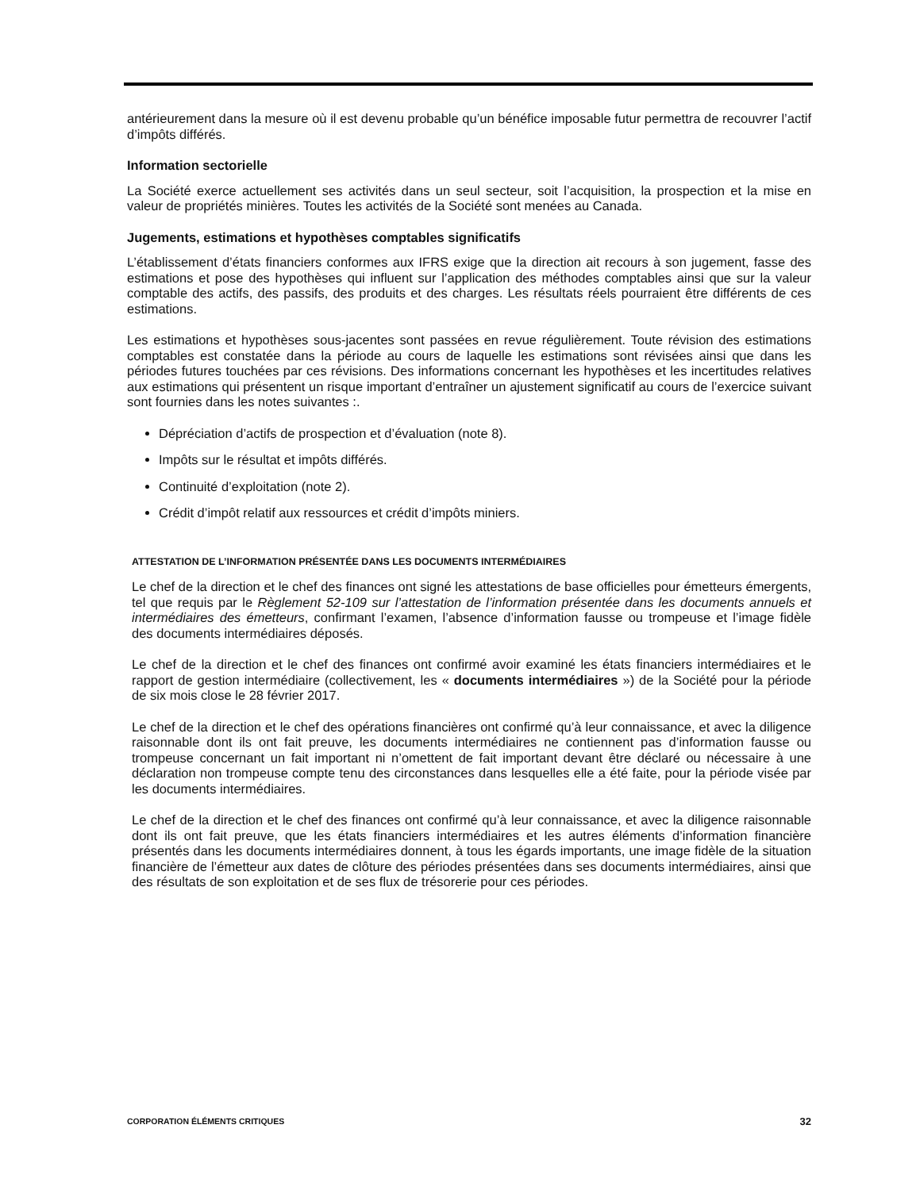antérieurement dans la mesure où il est devenu probable qu’un bénéfice imposable futur permettra de recouvrer l’actif d’impôts différés.
Information sectorielle
La Société exerce actuellement ses activités dans un seul secteur, soit l’acquisition, la prospection et la mise en valeur de propriétés minières. Toutes les activités de la Société sont menées au Canada.
Jugements, estimations et hypothèses comptables significatifs
L’établissement d’états financiers conformes aux IFRS exige que la direction ait recours à son jugement, fasse des estimations et pose des hypothèses qui influent sur l’application des méthodes comptables ainsi que sur la valeur comptable des actifs, des passifs, des produits et des charges. Les résultats réels pourraient être différents de ces estimations.
Les estimations et hypothèses sous-jacentes sont passées en revue régulièrement. Toute révision des estimations comptables est constatée dans la période au cours de laquelle les estimations sont révisées ainsi que dans les périodes futures touchées par ces révisions. Des informations concernant les hypothèses et les incertitudes relatives aux estimations qui présentent un risque important d’entraîner un ajustement significatif au cours de l’exercice suivant sont fournies dans les notes suivantes :.
Dépréciation d’actifs de prospection et d’évaluation (note 8).
Impôts sur le résultat et impôts différés.
Continuité d’exploitation (note 2).
Crédit d’impôt relatif aux ressources et crédit d’impôts miniers.
ATTESTATION DE L’INFORMATION PRÉSENTÉE DANS LES DOCUMENTS INTERMÉDIAIRES
Le chef de la direction et le chef des finances ont signé les attestations de base officielles pour émetteurs émergents, tel que requis par le Règlement 52-109 sur l’attestation de l’information présentée dans les documents annuels et intermédiaires des émetteurs, confirmant l’examen, l’absence d’information fausse ou trompeuse et l’image fidèle des documents intermédiaires déposés.
Le chef de la direction et le chef des finances ont confirmé avoir examiné les états financiers intermédiaires et le rapport de gestion intermédiaire (collectivement, les « documents intermédiaires ») de la Société pour la période de six mois close le 28 février 2017.
Le chef de la direction et le chef des opérations financières ont confirmé qu’à leur connaissance, et avec la diligence raisonnable dont ils ont fait preuve, les documents intermédiaires ne contiennent pas d’information fausse ou trompeuse concernant un fait important ni n’omettent de fait important devant être déclaré ou nécessaire à une déclaration non trompeuse compte tenu des circonstances dans lesquelles elle a été faite, pour la période visée par les documents intermédiaires.
Le chef de la direction et le chef des finances ont confirmé qu’à leur connaissance, et avec la diligence raisonnable dont ils ont fait preuve, que les états financiers intermédiaires et les autres éléments d’information financière présentés dans les documents intermédiaires donnent, à tous les égards importants, une image fidèle de la situation financière de l’émetteur aux dates de clôture des périodes présentées dans ses documents intermédiaires, ainsi que des résultats de son exploitation et de ses flux de trésorerie pour ces périodes.
CORPORATION ÉLÉMENTS CRITIQUES 32